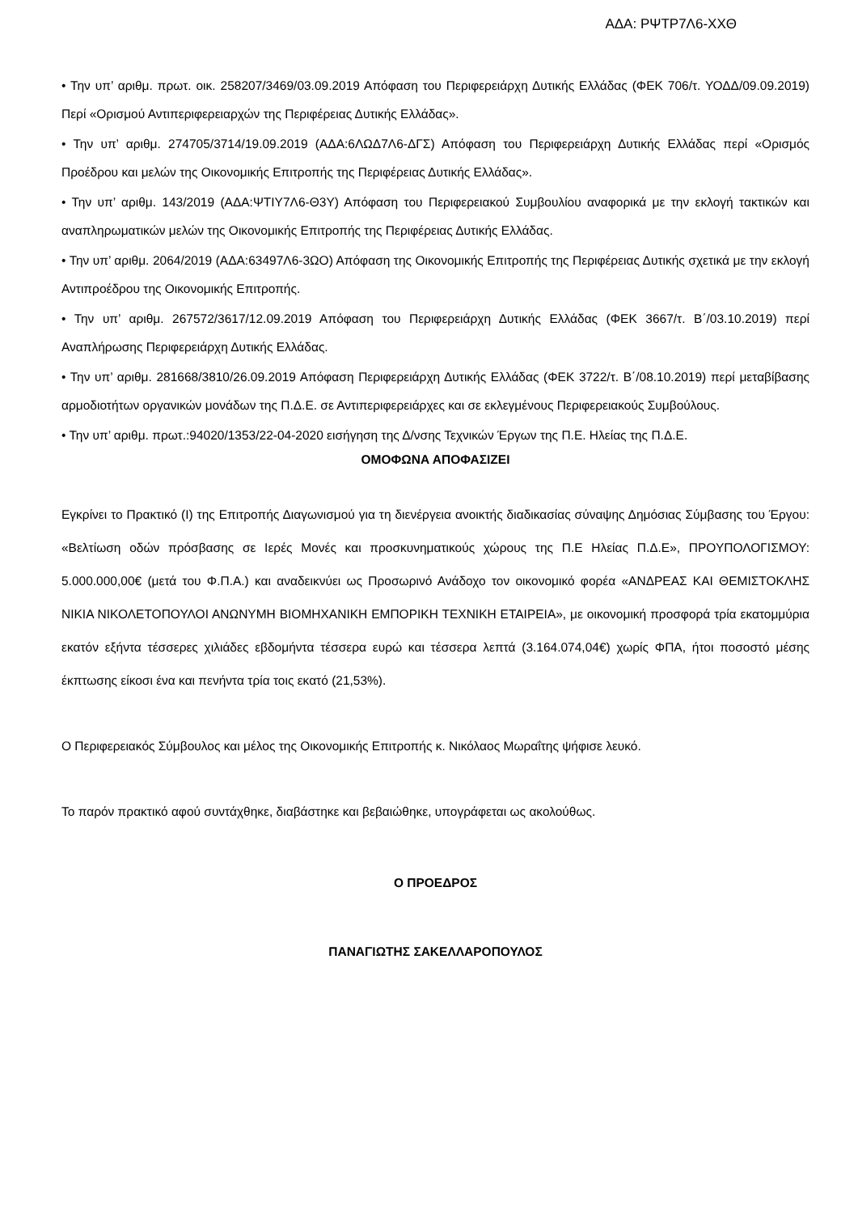ΑΔΑ: ΡΨΤΡ7Λ6-ΧΧΘ
• Την υπ’ αριθμ. πρωτ. οικ. 258207/3469/03.09.2019 Απόφαση του Περιφερειάρχη Δυτικής Ελλάδας (ΦΕΚ 706/τ. ΥΟΔΔ/09.09.2019) Περί «Ορισμού Αντιπεριφερειαρχών της Περιφέρειας Δυτικής Ελλάδας».
• Την υπ’ αριθμ. 274705/3714/19.09.2019 (ΑΔΑ:6ΛΩΔ7Λ6-ΔΓΣ) Απόφαση του Περιφερειάρχη Δυτικής Ελλάδας περί «Ορισμός Προέδρου και μελών της Οικονομικής Επιτροπής της Περιφέρειας Δυτικής Ελλάδας».
• Την υπ’ αριθμ. 143/2019 (ΑΔΑ:ΨΤΙΥ7Λ6-Θ3Υ) Απόφαση του Περιφερειακού Συμβουλίου αναφορικά με την εκλογή τακτικών και αναπληρωματικών μελών της Οικονομικής Επιτροπής της Περιφέρειας Δυτικής Ελλάδας.
• Την υπ’ αριθμ. 2064/2019 (ΑΔΑ:63497Λ6-3ΩΟ) Απόφαση της Οικονομικής Επιτροπής της Περιφέρειας Δυτικής σχετικά με την εκλογή Αντιπροέδρου της Οικονομικής Επιτροπής.
• Την υπ’ αριθμ. 267572/3617/12.09.2019 Απόφαση του Περιφερειάρχη Δυτικής Ελλάδας (ΦΕΚ 3667/τ. Β΄/03.10.2019) περί Αναπλήρωσης Περιφερειάρχη Δυτικής Ελλάδας.
• Την υπ’ αριθμ. 281668/3810/26.09.2019 Απόφαση Περιφερειάρχη Δυτικής Ελλάδας (ΦΕΚ 3722/τ. Β΄/08.10.2019) περί μεταβίβασης αρμοδιοτήτων οργανικών μονάδων της Π.Δ.Ε. σε Αντιπεριφερειάρχες και σε εκλεγμένους Περιφερειακούς Συμβούλους.
• Την υπ’ αριθμ. πρωτ.:94020/1353/22-04-2020 εισήγηση της Δ/νσης Τεχνικών Έργων της Π.Ε. Ηλείας της Π.Δ.Ε.
ΟΜΟΦΩΝΑ ΑΠΟΦΑΣΙΖΕΙ
Εγκρίνει το Πρακτικό (Ι) της Επιτροπής Διαγωνισμού για τη διενέργεια ανοικτής διαδικασίας σύναψης Δημόσιας Σύμβασης του Έργου: «Βελτίωση οδών πρόσβασης σε Ιερές Μονές και προσκυνηματικούς χώρους της Π.Ε Ηλείας Π.Δ.Ε», ΠΡΟΥΠΟΛΟΓΙΣΜΟΥ: 5.000.000,00€ (μετά του Φ.Π.Α.) και αναδεικνύει ως Προσωρινό Ανάδοχο τον οικονομικό φορέα «ΑΝΔΡΕΑΣ ΚΑΙ ΘΕΜΙΣΤΟΚΛΗΣ ΝΙΚΙΑ ΝΙΚΟΛΕΤΟΠΟΥΛΟΙ ΑΝΩΝΥΜΗ ΒΙΟΜΗΧΑΝΙΚΗ ΕΜΠΟΡΙΚΗ ΤΕΧΝΙΚΗ ΕΤΑΙΡΕΙΑ», με οικονομική προσφορά τρία εκατομμύρια εκατόν εξήντα τέσσερες χιλιάδες εβδομήντα τέσσερα ευρώ και τέσσερα λεπτά (3.164.074,04€) χωρίς ΦΠΑ, ήτοι ποσοστό μέσης έκπτωσης είκοσι ένα και πενήντα τρία τοις εκατό (21,53%).
Ο Περιφερειακός Σύμβουλος και μέλος της Οικονομικής Επιτροπής κ. Νικόλαος Μωραΐτης ψήφισε λευκό.
Το παρόν πρακτικό αφού συντάχθηκε, διαβάστηκε και βεβαιώθηκε, υπογράφεται ως ακολούθως.
Ο ΠΡΟΕΔΡΟΣ
ΠΑΝΑΓΙΩΤΗΣ ΣΑΚΕΛΛΑΡΟΠΟΥΛΟΣ